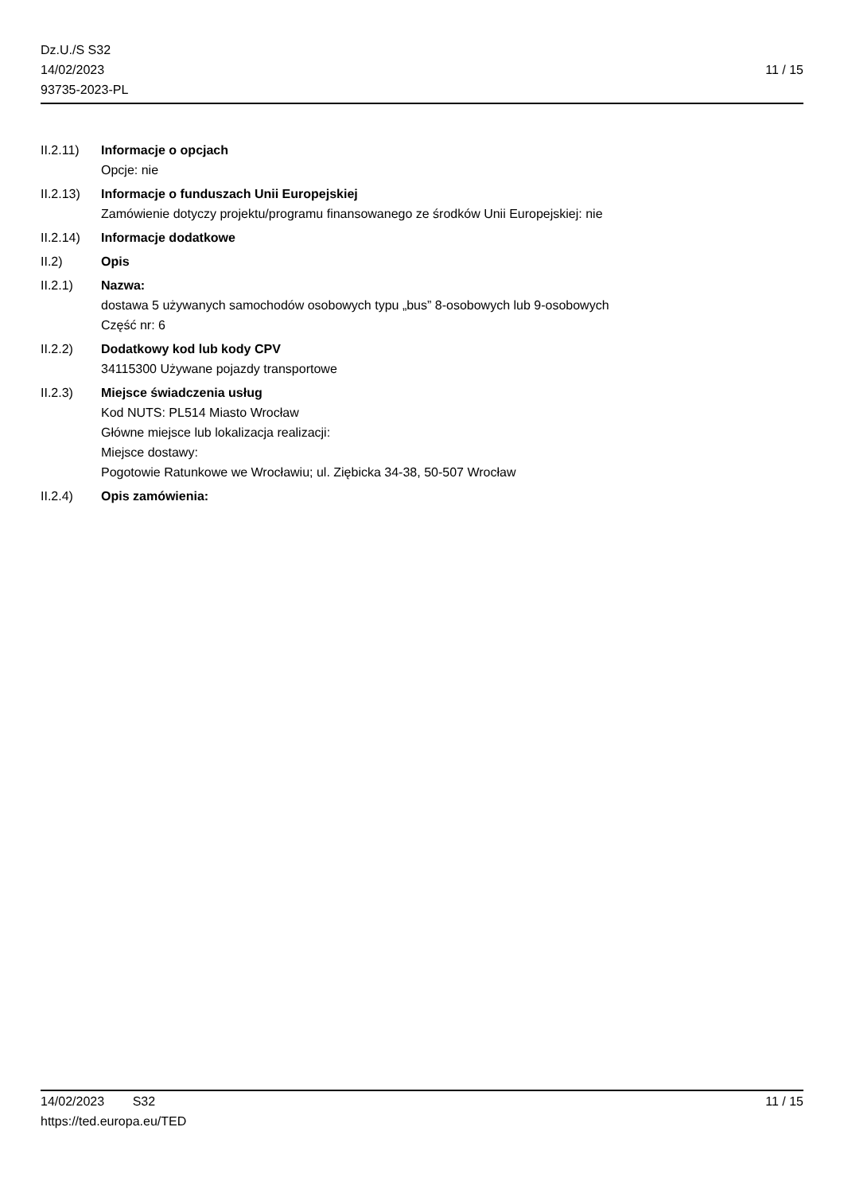Dz.U./S S32
14/02/2023
93735-2023-PL
11 / 15
II.2.11)
Informacje o opcjach
Opcje: nie
II.2.13)
Informacje o funduszach Unii Europejskiej
Zamówienie dotyczy projektu/programu finansowanego ze środków Unii Europejskiej: nie
II.2.14)
Informacje dodatkowe
II.2) Opis
II.2.1) Nazwa:
dostawa 5 używanych samochodów osobowych typu „bus” 8-osobowych lub 9-osobowych
Część nr: 6
II.2.2) Dodatkowy kod lub kody CPV
34115300 Używane pojazdy transportowe
II.2.3) Miejsce świadczenia usług
Kod NUTS: PL514 Miasto Wrocław
Główne miejsce lub lokalizacja realizacji:
Miejsce dostawy:
Pogotowie Ratunkowe we Wrocławiu; ul. Ziębicka 34-38, 50-507 Wrocław
II.2.4) Opis zamówienia:
14/02/2023 S32 11 / 15
https://ted.europa.eu/TED